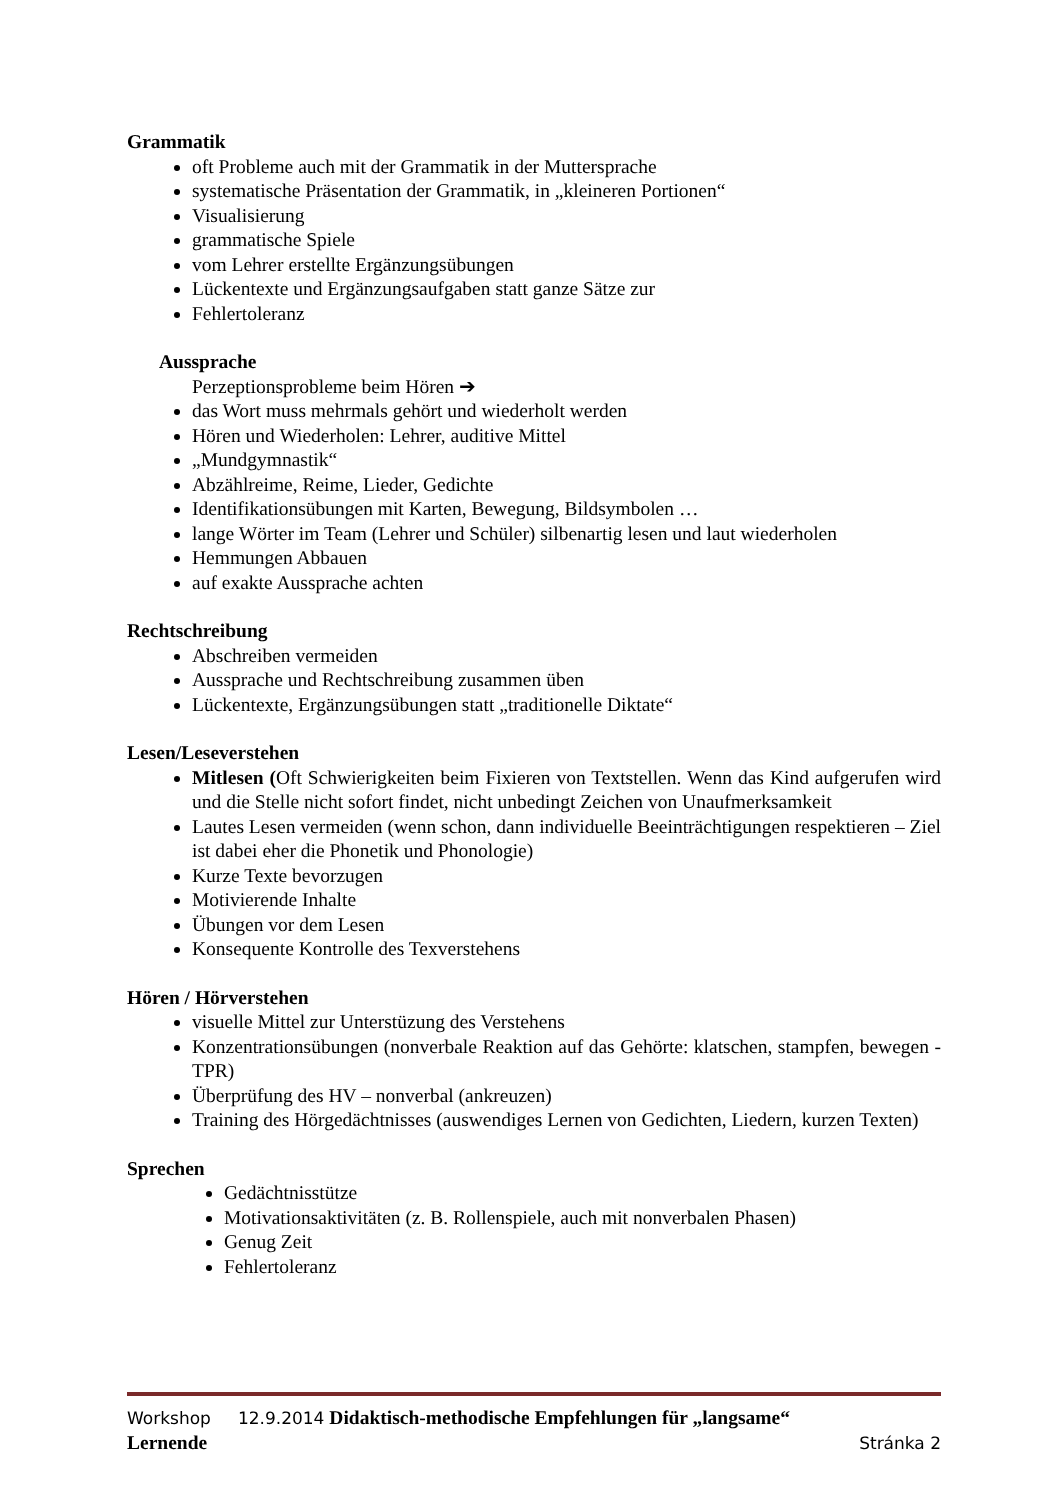Grammatik
oft Probleme auch mit der Grammatik in der Muttersprache
systematische Präsentation der Grammatik, in „kleineren Portionen“
Visualisierung
grammatische Spiele
vom Lehrer erstellte Ergänzungsübungen
Lückentexte und Ergänzungsaufgaben statt ganze Sätze zur
Fehlertoleranz
Aussprache
Perzeptionsprobleme beim Hören ➔
das Wort muss mehrmals gehört und wiederholt werden
Hören und Wiederholen: Lehrer, auditive Mittel
„Mundgymnastik“
Abzählreime, Reime, Lieder, Gedichte
Identifikationsübungen mit Karten, Bewegung, Bildsymbolen …
lange Wörter im Team (Lehrer und Schüler) silbenartig lesen und laut wiederholen
Hemmungen Abbauen
auf exakte Aussprache achten
Rechtschreibung
Abschreiben vermeiden
Aussprache und Rechtschreibung zusammen üben
Lückentexte, Ergänzungsübungen statt „traditionelle Diktate“
Lesen/Leseverstehen
Mitlesen (Oft Schwierigkeiten beim Fixieren von Textstellen. Wenn das Kind aufgerufen wird und die Stelle nicht sofort findet, nicht unbedingt Zeichen von Unaufmerksamkeit
Lautes Lesen vermeiden (wenn schon, dann individuelle Beeinträchtigungen respektieren – Ziel ist dabei eher die Phonetik und Phonologie)
Kurze Texte bevorzugen
Motivierende Inhalte
Übungen vor dem Lesen
Konsequente Kontrolle des Texverstehens
Hören / Hörverstehen
visuelle Mittel zur Unterstüzung des Verstehens
Konzentrationsübungen (nonverbale Reaktion auf das Gehörte: klatschen, stampfen, bewegen - TPR)
Überprüfung des HV – nonverbal (ankreuzen)
Training des Hörgedächtnisses (auswendiges Lernen von Gedichten, Liedern, kurzen Texten)
Sprechen
Gedächtnisstütze
Motivationsaktivitäten (z. B. Rollenspiele, auch mit nonverbalen Phasen)
Genug Zeit
Fehlertoleranz
Workshop 12.9.2014 Didaktisch-methodische Empfehlungen für „langsame“
Lernende Stránka 2